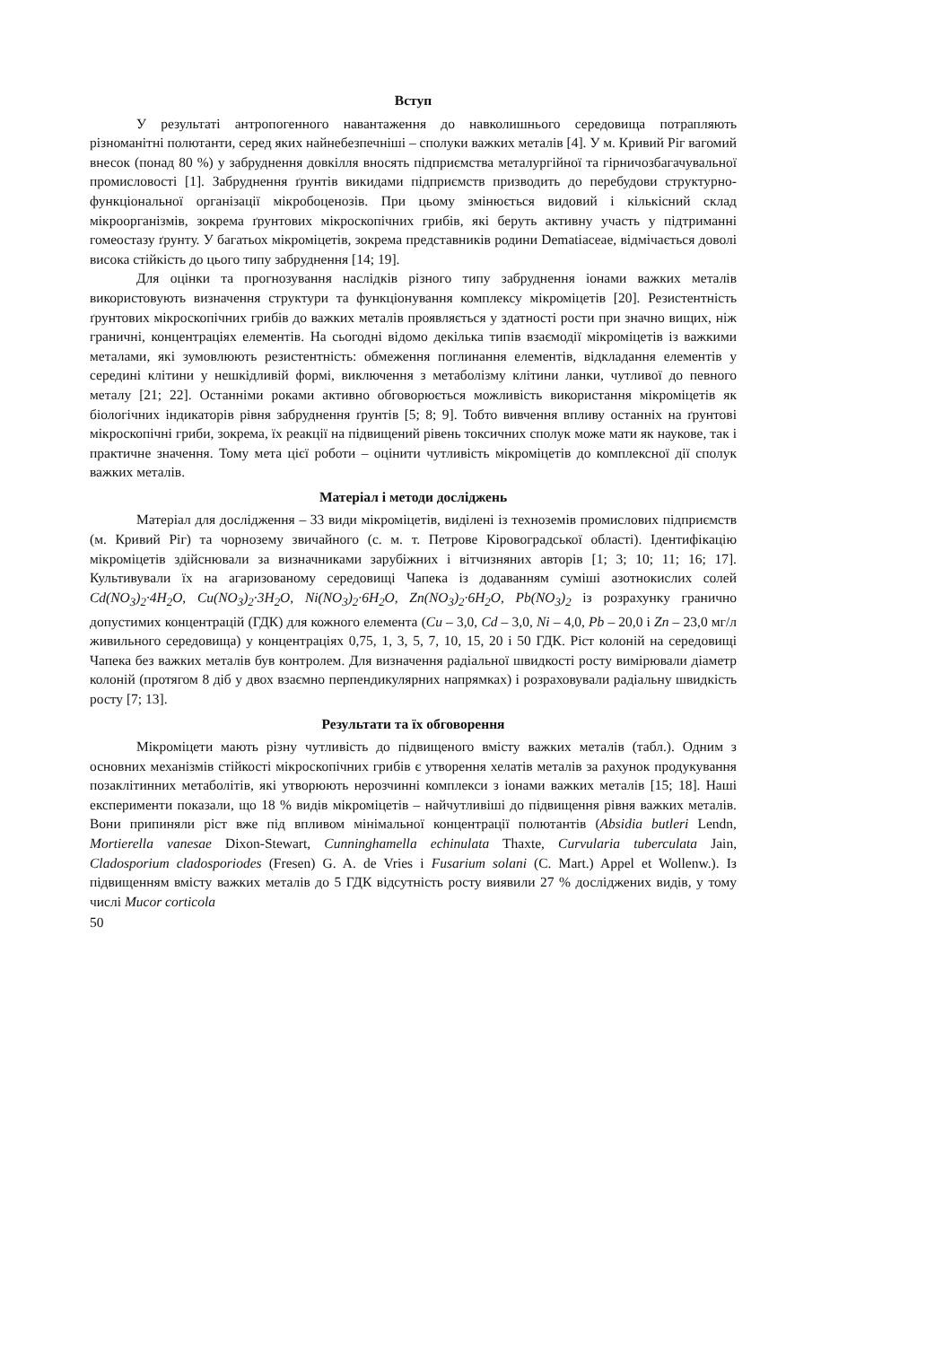Вступ
У результаті антропогенного навантаження до навколишнього середовища потрапляють різноманітні полютанти, серед яких найнебезпечніші – сполуки важких металів [4]. У м. Кривий Ріг вагомий внесок (понад 80 %) у забруднення довкілля вносять підприємства металургійної та гірничозбагачувальної промисловості [1]. Забруднення ґрунтів викидами підприємств призводить до перебудови структурно-функціональної організації мікробоценозів. При цьому змінюється видовий і кількісний склад мікроорганізмів, зокрема ґрунтових мікроскопічних грибів, які беруть активну участь у підтриманні гомеостазу ґрунту. У багатьох мікроміцетів, зокрема представників родини Dematiaceae, відмічається доволі висока стійкість до цього типу забруднення [14; 19].
Для оцінки та прогнозування наслідків різного типу забруднення іонами важких металів використовують визначення структури та функціонування комплексу мікроміцетів [20]. Резистентність ґрунтових мікроскопічних грибів до важких металів проявляється у здатності рости при значно вищих, ніж граничні, концентраціях елементів. На сьогодні відомо декілька типів взаємодії мікроміцетів із важкими металами, які зумовлюють резистентність: обмеження поглинання елементів, відкладання елементів у середині клітини у нешкідливій формі, виключення з метаболізму клітини ланки, чутливої до певного металу [21; 22]. Останніми роками активно обговорюється можливість використання мікроміцетів як біологічних індикаторів рівня забруднення ґрунтів [5; 8; 9]. Тобто вивчення впливу останніх на ґрунтові мікроскопічні гриби, зокрема, їх реакції на підвищений рівень токсичних сполук може мати як наукове, так і практичне значення. Тому мета цієї роботи – оцінити чутливість мікроміцетів до комплексної дії сполук важких металів.
Матеріал і методи досліджень
Матеріал для дослідження – 33 види мікроміцетів, виділені із техноземів промислових підприємств (м. Кривий Ріг) та чорнозему звичайного (с. м. т. Петрове Кіровоградської області). Ідентифікацію мікроміцетів здійснювали за визначниками зарубіжних і вітчизняних авторів [1; 3; 10; 11; 16; 17]. Культивували їх на агаризованому середовищі Чапека із додаванням суміші азотнокислих солей Cd(NO<sub>3</sub>)<sub>2</sub>·4H<sub>2</sub>O, Cu(NO<sub>3</sub>)<sub>2</sub>·3H<sub>2</sub>O, Ni(NO<sub>3</sub>)<sub>2</sub>·6H<sub>2</sub>O, Zn(NO<sub>3</sub>)<sub>2</sub>·6H<sub>2</sub>O, Pb(NO<sub>3</sub>)<sub>2</sub> із розрахунку гранично допустимих концентрацій (ГДК) для кожного елемента (Cu – 3,0, Cd – 3,0, Ni – 4,0, Pb – 20,0 і Zn – 23,0 мг/л живильного середовища) у концентраціях 0,75, 1, 3, 5, 7, 10, 15, 20 і 50 ГДК. Ріст колоній на середовищі Чапека без важких металів був контролем. Для визначення радіальної швидкості росту вимірювали діаметр колоній (протягом 8 діб у двох взаємно перпендикулярних напрямках) і розраховували радіальну швидкість росту [7; 13].
Результати та їх обговорення
Мікроміцети мають різну чутливість до підвищеного вмісту важких металів (табл.). Одним з основних механізмів стійкості мікроскопічних грибів є утворення хелатів металів за рахунок продукування позаклітинних метаболітів, які утворюють нерозчинні комплекси з іонами важких металів [15; 18]. Наші експерименти показали, що 18 % видів мікроміцетів – найчутливіші до підвищення рівня важких металів. Вони припиняли ріст вже під впливом мінімальної концентрації полютантів (Absidia butleri Lendn, Mortierella vanesae Dixon-Stewart, Cunninghamella echinulata Thaxte, Curvularia tuberculata Jain, Cladosporium cladosporiodes (Fresen) G. A. de Vries і Fusarium solani (C. Mart.) Appel et Wollenw.). Із підвищенням вмісту важких металів до 5 ГДК відсутність росту виявили 27 % досліджених видів, у тому числі Mucor corticola
50